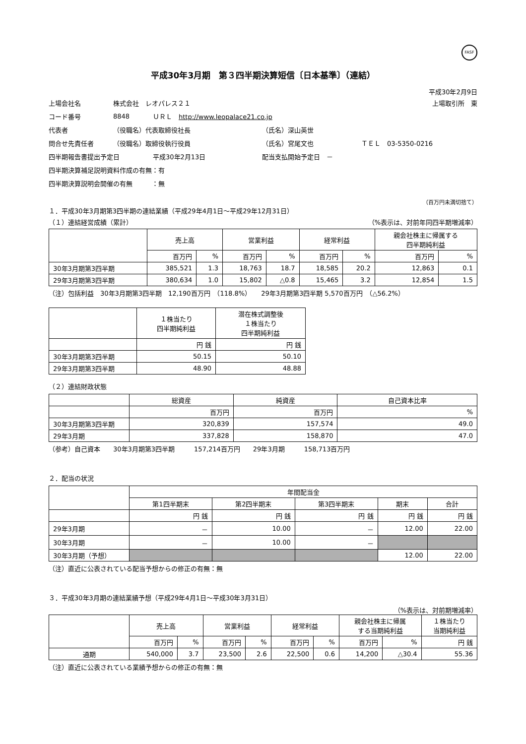FASF
平成30年3月期　第３四半期決算短信〔日本基準〕（連結）
平成30年2月9日
上場会社名 株式会社　レオパレス２１ 上場取引所　東
コード番号 8848 ＵＲＬ　http://www.leopalace21.co.jp
代表者 （役職名）代表取締役社長 （氏名）深山英世
問合せ先責任者 （役職名）取締役執行役員 （氏名）宮尾文也 ＴＥＬ　03-5350-0216
四半期報告書提出予定日 平成30年2月13日 配当支払開始予定日　－
四半期決算補足説明資料作成の有無：有
四半期決算説明会開催の有無　　　：無
（百万円未満切捨て）
１．平成30年3月期第3四半期の連結業績（平成29年4月1日～平成29年12月31日）
（１）連結経営成績（累計） （%表示は、対前年同四半期増減率）
| | 売上高 | | 営業利益 | | 経常利益 | | 親会社株主に帰属する 四半期純利益 | |
| --- | --- | --- | --- | --- | --- | --- | --- | --- |
| | 百万円 | % | 百万円 | % | 百万円 | % | 百万円 | % |
| 30年3月期第3四半期 | 385,521 | 1.3 | 18,763 | 18.7 | 18,585 | 20.2 | 12,863 | 0.1 |
| 29年3月期第3四半期 | 380,634 | 1.0 | 15,802 | △0.8 | 15,465 | 3.2 | 12,854 | 1.5 |
（注）包括利益　30年3月期第3四半期　12,190百万円　（118.8%）　　29年3月期第3四半期 5,570百万円　（△56.2%）
| | １株当たり 四半期純利益 | 潜在株式調整後 １株当たり 四半期純利益 |
| --- | --- | --- |
| | 円 銭 | 円 銭 |
| 30年3月期第3四半期 | 50.15 | 50.10 |
| 29年3月期第3四半期 | 48.90 | 48.88 |
（２）連結財政状態
| | 総資産 | 純資産 | 自己資本比率 |
| --- | --- | --- | --- |
| | 百万円 | 百万円 | % |
| 30年3月期第3四半期 | 320,839 | 157,574 | 49.0 |
| 29年3月期 | 337,828 | 158,870 | 47.0 |
（参考）自己資本　　30年3月期第3四半期　　　157,214百万円　　29年3月期　　　158,713百万円
２．配当の状況
| | 年間配当金 | | | | |
| --- | --- | --- | --- | --- | --- |
| | 第1四半期末 | 第2四半期末 | 第3四半期末 | 期末 | 合計 |
| | 円 銭 | 円 銭 | 円 銭 | 円 銭 | 円 銭 |
| 29年3月期 | － | 10.00 | － | 12.00 | 22.00 |
| 30年3月期 | － | 10.00 | － | | |
| 30年3月期（予想） | | | | 12.00 | 22.00 |
（注）直近に公表されている配当予想からの修正の有無：無
３．平成30年3月期の連結業績予想（平成29年4月1日～平成30年3月31日）
（%表示は、対前期増減率）
| | 売上高 | | 営業利益 | | 経常利益 | | 親会社株主に帰属 する当期純利益 | | １株当たり 当期純利益 |
| --- | --- | --- | --- | --- | --- | --- | --- | --- | --- |
| | 百万円 | % | 百万円 | % | 百万円 | % | 百万円 | % | 円 銭 |
| 通期 | 540,000 | 3.7 | 23,500 | 2.6 | 22,500 | 0.6 | 14,200 | △30.4 | 55.36 |
（注）直近に公表されている業績予想からの修正の有無：無